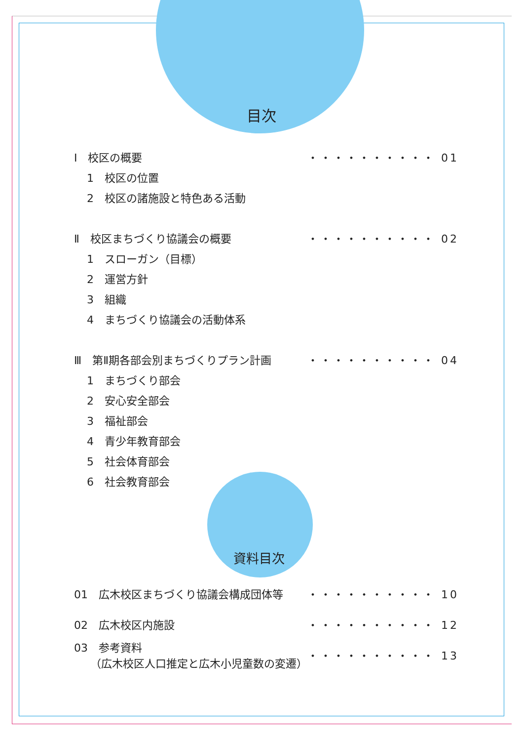目次
Ⅰ　校区の概要 ・・・・・・・・・・ 01
1　校区の位置
2　校区の諸施設と特色ある活動
Ⅱ　校区まちづくり協議会の概要 ・・・・・・・・・・ 02
1　スローガン（目標）
2　運営方針
3　組織
4　まちづくり協議会の活動体系
Ⅲ　第Ⅱ期各部会別まちづくりプラン計画 ・・・・・・・・・・ 04
1　まちづくり部会
2　安心安全部会
3　福祉部会
4　青少年教育部会
5　社会体育部会
6　社会教育部会
資料目次
01　広木校区まちづくり協議会構成団体等 ・・・・・・・・・・ 10
02　広木校区内施設 ・・・・・・・・・・ 12
03　参考資料
　　（広木校区人口推定と広木小児童数の変遷） ・・・・・・・・・・ 13